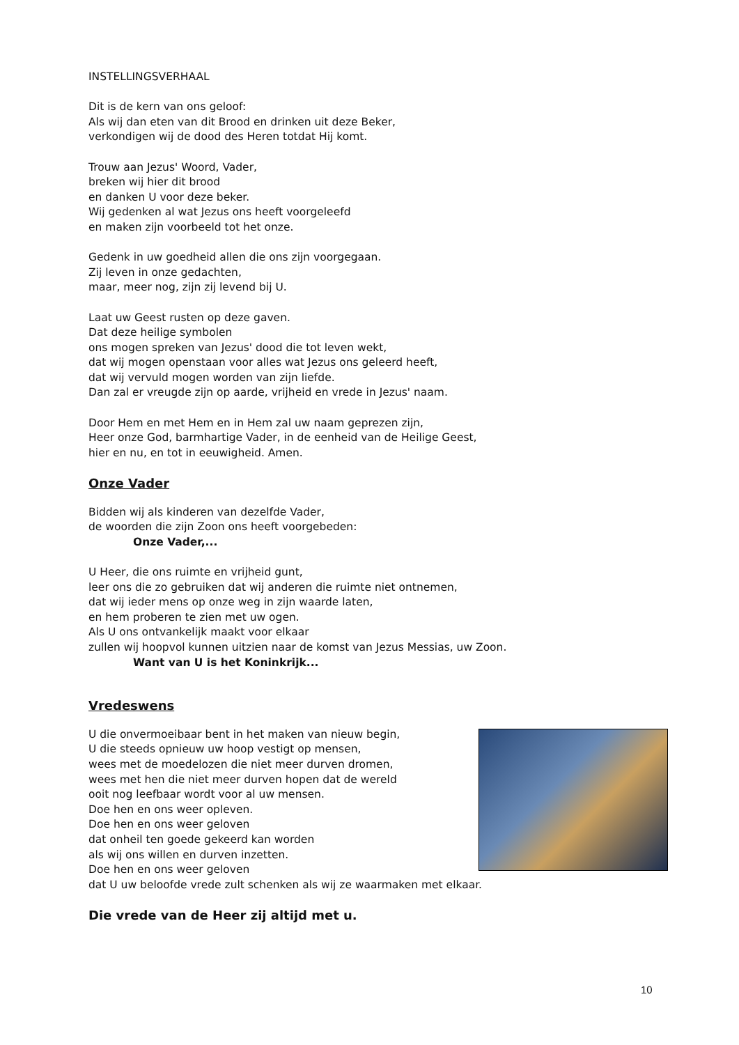INSTELLINGSVERHAAL
Dit is de kern van ons geloof:
Als wij dan eten van dit Brood en drinken uit deze Beker,
verkondigen wij de dood des Heren totdat Hij komt.
Trouw aan Jezus' Woord, Vader,
breken wij hier dit brood
en danken U voor deze beker.
Wij gedenken al wat Jezus ons heeft voorgeleefd
en maken zijn voorbeeld tot het onze.
Gedenk in uw goedheid allen die ons zijn voorgegaan.
Zij leven in onze gedachten,
maar, meer nog, zijn zij levend bij U.
Laat uw Geest rusten op deze gaven.
Dat deze heilige symbolen
ons mogen spreken van Jezus' dood die tot leven wekt,
dat wij mogen openstaan voor alles wat Jezus ons geleerd heeft,
dat wij vervuld mogen worden van zijn liefde.
Dan zal er vreugde zijn op aarde, vrijheid en vrede in Jezus' naam.
Door Hem en met Hem en in Hem zal uw naam geprezen zijn,
Heer onze God, barmhartige Vader, in de eenheid van de Heilige Geest,
hier en nu, en tot in eeuwigheid. Amen.
Onze Vader
Bidden wij als kinderen van dezelfde Vader,
de woorden die zijn Zoon ons heeft voorgebeden:
Onze Vader,...
U Heer, die ons ruimte en vrijheid gunt,
leer ons die zo gebruiken dat wij anderen die ruimte niet ontnemen,
dat wij ieder mens op onze weg in zijn waarde laten,
en hem proberen te zien met uw ogen.
Als U ons ontvankelijk maakt voor elkaar
zullen wij hoopvol kunnen uitzien naar de komst van Jezus Messias, uw Zoon.
Want van U is het Koninkrijk...
Vredeswens
U die onvermoeibaar bent in het maken van nieuw begin,
U die steeds opnieuw uw hoop vestigt op mensen,
wees met de moedelozen die niet meer durven dromen,
wees met hen die niet meer durven hopen dat de wereld
ooit nog leefbaar wordt voor al uw mensen.
Doe hen en ons weer opleven.
Doe hen en ons weer geloven
dat onheil ten goede gekeerd kan worden
als wij ons willen en durven inzetten.
Doe hen en ons weer geloven
dat U uw beloofde vrede zult schenken als wij ze waarmaken met elkaar.
Die vrede van de Heer zij altijd met u.
10